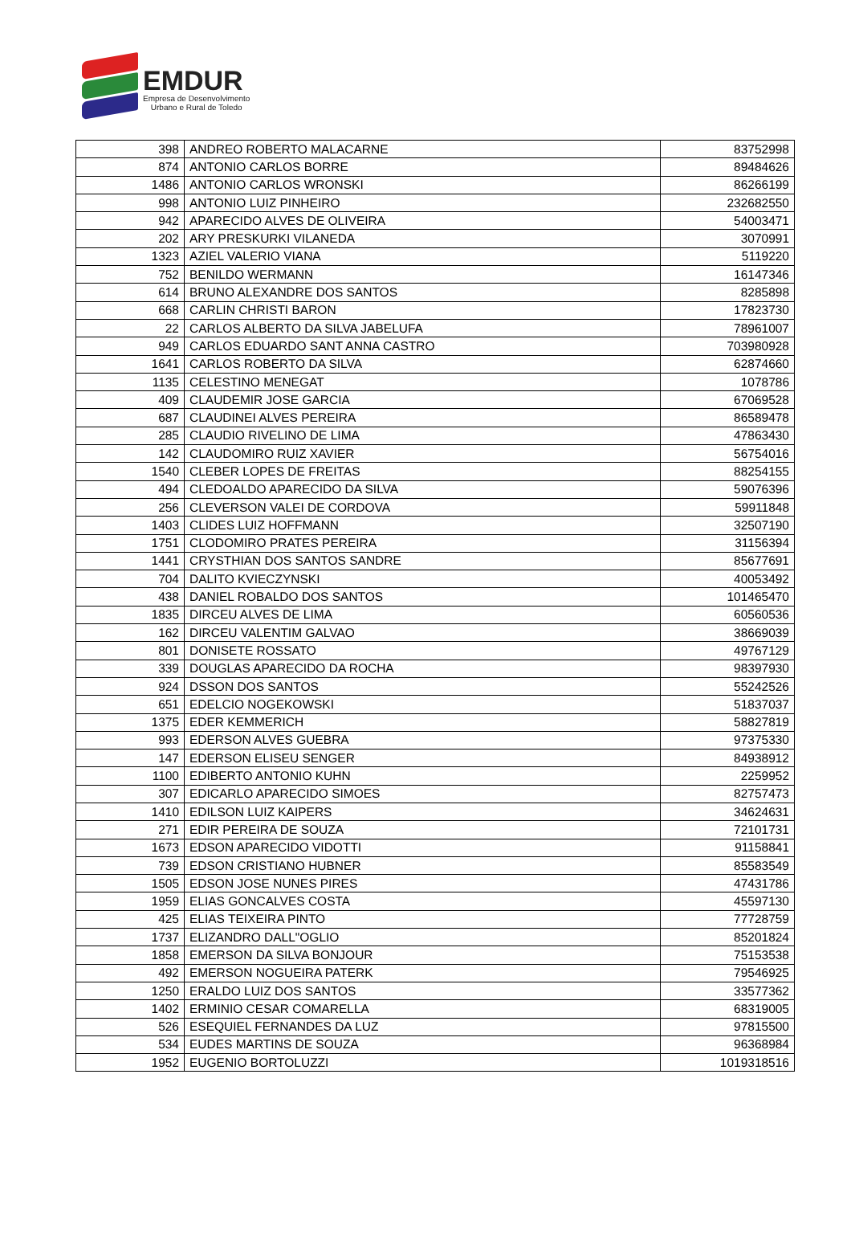EMDUR
Empresa de Desenvolvimento
Urbano e Rural de Toledo
| 398 | ANDREO ROBERTO MALACARNE | 83752998 |
| 874 | ANTONIO CARLOS BORRE | 89484626 |
| 1486 | ANTONIO CARLOS WRONSKI | 86266199 |
| 998 | ANTONIO LUIZ PINHEIRO | 232682550 |
| 942 | APARECIDO ALVES DE OLIVEIRA | 54003471 |
| 202 | ARY PRESKURKI VILANEDA | 3070991 |
| 1323 | AZIEL VALERIO VIANA | 5119220 |
| 752 | BENILDO WERMANN | 16147346 |
| 614 | BRUNO ALEXANDRE DOS SANTOS | 8285898 |
| 668 | CARLIN CHRISTI BARON | 17823730 |
| 22 | CARLOS ALBERTO DA SILVA JABELUFA | 78961007 |
| 949 | CARLOS EDUARDO SANT ANNA CASTRO | 703980928 |
| 1641 | CARLOS ROBERTO DA SILVA | 62874660 |
| 1135 | CELESTINO MENEGAT | 1078786 |
| 409 | CLAUDEMIR JOSE GARCIA | 67069528 |
| 687 | CLAUDINEI ALVES PEREIRA | 86589478 |
| 285 | CLAUDIO RIVELINO DE LIMA | 47863430 |
| 142 | CLAUDOMIRO RUIZ XAVIER | 56754016 |
| 1540 | CLEBER LOPES DE FREITAS | 88254155 |
| 494 | CLEDOALDO APARECIDO DA SILVA | 59076396 |
| 256 | CLEVERSON VALEI DE CORDOVA | 59911848 |
| 1403 | CLIDES LUIZ HOFFMANN | 32507190 |
| 1751 | CLODOMIRO PRATES PEREIRA | 31156394 |
| 1441 | CRYSTHIAN DOS SANTOS SANDRE | 85677691 |
| 704 | DALITO KVIECZYNSKI | 40053492 |
| 438 | DANIEL ROBALDO DOS SANTOS | 101465470 |
| 1835 | DIRCEU ALVES DE LIMA | 60560536 |
| 162 | DIRCEU VALENTIM GALVAO | 38669039 |
| 801 | DONISETE ROSSATO | 49767129 |
| 339 | DOUGLAS APARECIDO DA ROCHA | 98397930 |
| 924 | DSSON DOS SANTOS | 55242526 |
| 651 | EDELCIO NOGEKOWSKI | 51837037 |
| 1375 | EDER KEMMERICH | 58827819 |
| 993 | EDERSON ALVES GUEBRA | 97375330 |
| 147 | EDERSON ELISEU SENGER | 84938912 |
| 1100 | EDIBERTO ANTONIO KUHN | 2259952 |
| 307 | EDICARLO APARECIDO SIMOES | 82757473 |
| 1410 | EDILSON LUIZ KAIPERS | 34624631 |
| 271 | EDIR PEREIRA DE SOUZA | 72101731 |
| 1673 | EDSON APARECIDO VIDOTTI | 91158841 |
| 739 | EDSON CRISTIANO HUBNER | 85583549 |
| 1505 | EDSON JOSE NUNES PIRES | 47431786 |
| 1959 | ELIAS GONCALVES COSTA | 45597130 |
| 425 | ELIAS TEIXEIRA PINTO | 77728759 |
| 1737 | ELIZANDRO DALL"OGLIO | 85201824 |
| 1858 | EMERSON DA SILVA BONJOUR | 75153538 |
| 492 | EMERSON NOGUEIRA PATERK | 79546925 |
| 1250 | ERALDO LUIZ DOS SANTOS | 33577362 |
| 1402 | ERMINIO CESAR COMARELLA | 68319005 |
| 526 | ESEQUIEL FERNANDES DA LUZ | 97815500 |
| 534 | EUDES MARTINS DE SOUZA | 96368984 |
| 1952 | EUGENIO BORTOLUZZI | 1019318516 |